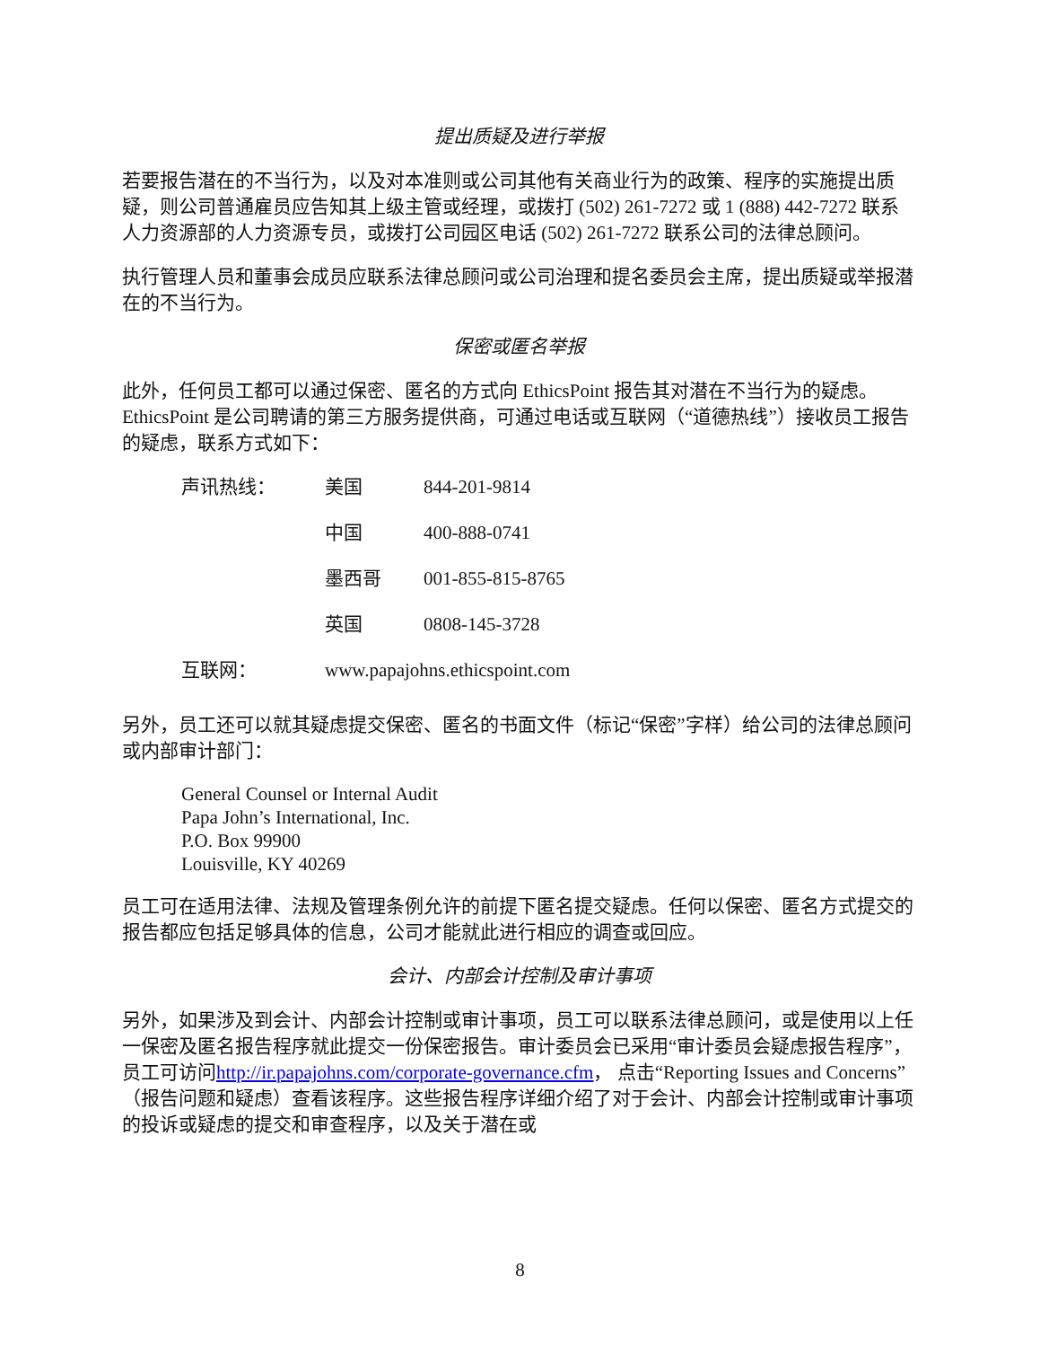提出质疑及进行举报
若要报告潜在的不当行为，以及对本准则或公司其他有关商业行为的政策、程序的实施提出质疑，则公司普通雇员应告知其上级主管或经理，或拨打 (502) 261-7272 或 1 (888) 442-7272 联系人力资源部的人力资源专员，或拨打公司园区电话 (502) 261-7272 联系公司的法律总顾问。
执行管理人员和董事会成员应联系法律总顾问或公司治理和提名委员会主席，提出质疑或举报潜在的不当行为。
保密或匿名举报
此外，任何员工都可以通过保密、匿名的方式向 EthicsPoint 报告其对潜在不当行为的疑虑。EthicsPoint 是公司聘请的第三方服务提供商，可通过电话或互联网（“道德热线”）接收员工报告的疑虑，联系方式如下：
| 声讯热线： | 美国 | 844-201-9814 |
| | 中国 | 400-888-0741 |
| | 墨西哥 | 001-855-815-8765 |
| | 英国 | 0808-145-3728 |
| 互联网： | www.papajohns.ethicspoint.com | |
另外，员工还可以就其疑虑提交保密、匿名的书面文件（标记“保密”字样）给公司的法律总顾问或内部审计部门：
General Counsel or Internal Audit
Papa John’s International, Inc.
P.O. Box 99900
Louisville, KY 40269
员工可在适用法律、法规及管理条例允许的前提下匿名提交疑虑。任何以保密、匿名方式提交的报告都应包括足够具体的信息，公司才能就此进行相应的调查或回应。
会计、内部会计控制及审计事项
另外，如果涉及到会计、内部会计控制或审计事项，员工可以联系法律总顾问，或是使用以上任一保密及匿名报告程序就此提交一份保密报告。审计委员会已采用“审计委员会疑虑报告程序”，员工可访问http://ir.papajohns.com/corporate-governance.cfm， 点击“Reporting Issues and Concerns”（报告问题和疑虑）查看该程序。这些报告程序详细介绍了对于会计、内部会计控制或审计事项的投诉或疑虑的提交和审查程序，以及关于潜在或
8